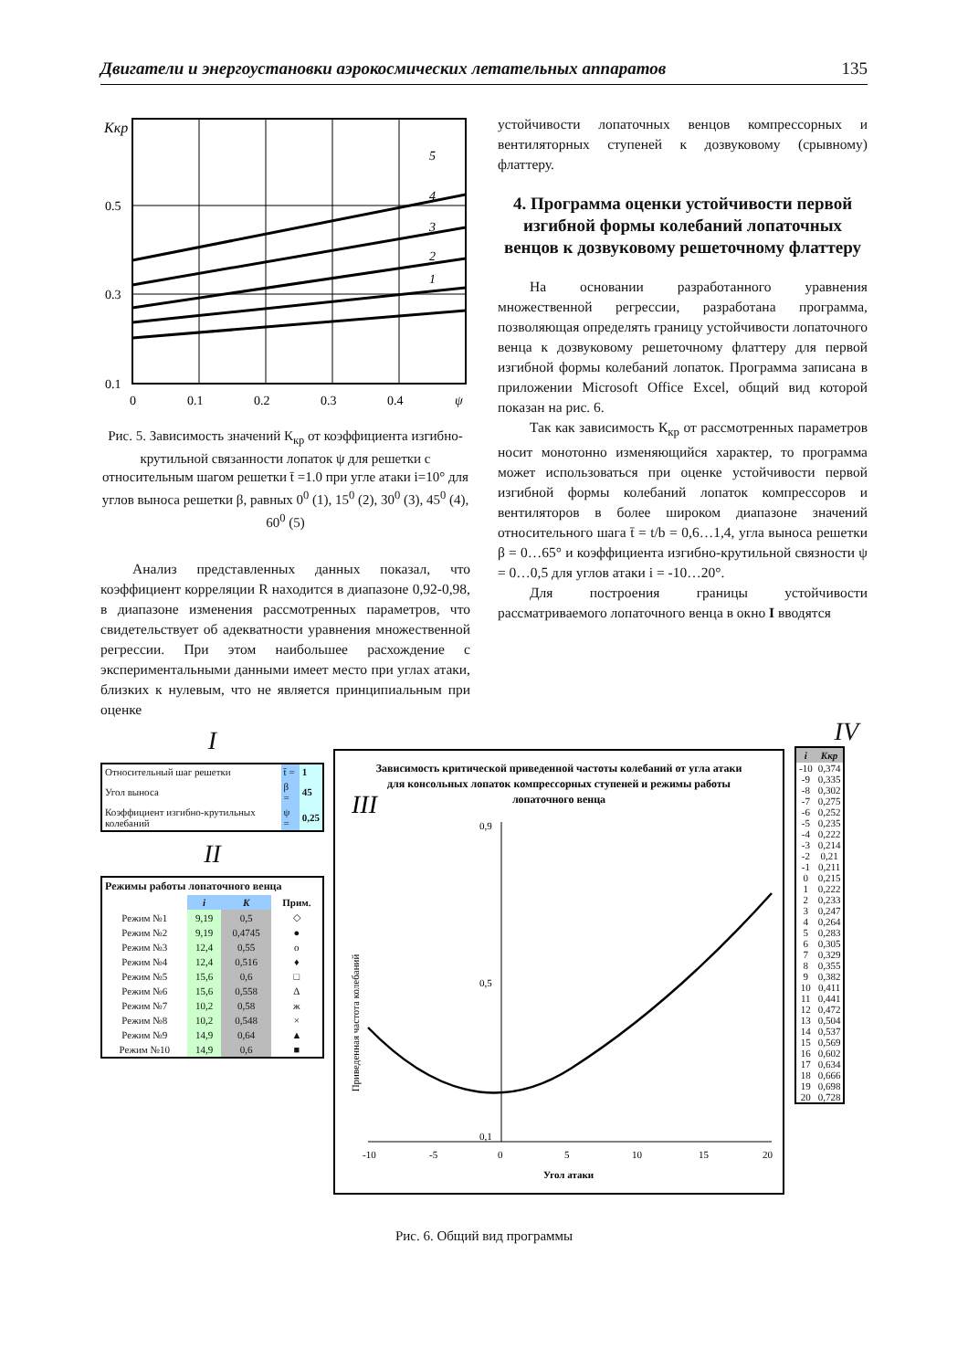Двигатели и энергоустановки аэрокосмических летательных аппаратов 135
Kкр
5
4
3
2
1
0.5
0.3
0.1
0
0.1
0.2
0.3
0.4
ψ
Рис. 5. Зависимость значений К<sub>кр</sub> от коэффициента изгибно-крутильной связанности лопаток ψ для решетки с относительным шагом решетки t̄ =1.0 при угле атаки i=10° для углов выноса решетки β, равных 0<sup>0</sup> (1), 15<sup>0</sup> (2), 30<sup>0</sup> (3), 45<sup>0</sup> (4), 60<sup>0</sup> (5)
Анализ представленных данных показал, что коэффициент корреляции R находится в диапазоне 0,92-0,98, в диапазоне изменения рассмотренных параметров, что свидетельствует об адекватности уравнения множественной регрессии. При этом наибольшее расхождение с экспериментальными данными имеет место при углах атаки, близких к нулевым, что не является принципиальным при оценке
устойчивости лопаточных венцов компрессорных и вентиляторных ступеней к дозвуковому (срывному) флаттеру.
4. Программа оценки устойчивости первой изгибной формы колебаний лопаточных венцов к дозвуковому решеточному флаттеру
На основании разработанного уравнения множественной регрессии, разработана программа, позволяющая определять границу устойчивости лопаточного венца к дозвуковому решеточному флаттеру для первой изгибной формы колебаний лопаток. Программа записана в приложении Microsoft Office Excel, общий вид которой показан на рис. 6.
Так как зависимость К<sub>кр</sub> от рассмотренных параметров носит монотонно изменяющийся характер, то программа может использоваться при оценке устойчивости первой изгибной формы колебаний лопаток компрессоров и вентиляторов в более широком диапазоне значений относительного шага t̄ = t/b = 0,6…1,4, угла выноса решетки β = 0…65° и коэффициента изгибно-крутильной связности ψ = 0…0,5 для углов атаки i = -10…20°.
Для построения границы устойчивости рассматриваемого лопаточного венца в окно I вводятся
I
| Относительный шаг решетки | t̄ = | 1 |
| Угол выноса | β = | 45 |
| Коэффициент изгибно-крутильных колебаний | ψ = | 0,25 |
II
| Режимы работы лопаточного венца | | | |
| --- | --- | --- | --- |
| | i | K | Прим. |
| Режим №1 | 9,19 | 0,5 | ◇ |
| Режим №2 | 9,19 | 0,4745 | ● |
| Режим №3 | 12,4 | 0,55 | o |
| Режим №4 | 12,4 | 0,516 | ♦ |
| Режим №5 | 15,6 | 0,6 | □ |
| Режим №6 | 15,6 | 0,558 | Δ |
| Режим №7 | 10,2 | 0,58 | ж |
| Режим №8 | 10,2 | 0,548 | × |
| Режим №9 | 14,9 | 0,64 | ▲ |
| Режим №10 | 14,9 | 0,6 | ■ |
Зависимость критической приведенной частоты колебаний от угла атаки
для консольных лопаток компрессорных ступеней и режимы работы
лопаточного венца
III
Приведенная частота колебаний
0,9
0,5
0,1
-10
-5
0
5
10
15
20
Угол атаки
IV
| i | Kкр |
| --- | --- |
| -10 | 0,374 |
| -9 | 0,335 |
| -8 | 0,302 |
| -7 | 0,275 |
| -6 | 0,252 |
| -5 | 0,235 |
| -4 | 0,222 |
| -3 | 0,214 |
| -2 | 0,21 |
| -1 | 0,211 |
| 0 | 0,215 |
| 1 | 0,222 |
| 2 | 0,233 |
| 3 | 0,247 |
| 4 | 0,264 |
| 5 | 0,283 |
| 6 | 0,305 |
| 7 | 0,329 |
| 8 | 0,355 |
| 9 | 0,382 |
| 10 | 0,411 |
| 11 | 0,441 |
| 12 | 0,472 |
| 13 | 0,504 |
| 14 | 0,537 |
| 15 | 0,569 |
| 16 | 0,602 |
| 17 | 0,634 |
| 18 | 0,666 |
| 19 | 0,698 |
| 20 | 0,728 |
Рис. 6. Общий вид программы